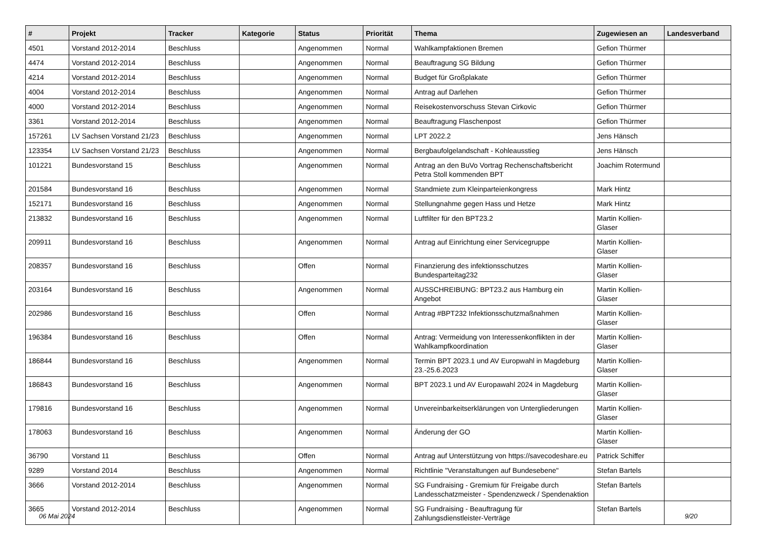| # | Projekt | Tracker | Kategorie | Status | Priorität | Thema | Zugewiesen an | Landesverband |
| --- | --- | --- | --- | --- | --- | --- | --- | --- |
| 4501 | Vorstand 2012-2014 | Beschluss | | Angenommen | Normal | Wahlkampfaktionen Bremen | Gefion Thürmer | |
| 4474 | Vorstand 2012-2014 | Beschluss | | Angenommen | Normal | Beauftragung SG Bildung | Gefion Thürmer | |
| 4214 | Vorstand 2012-2014 | Beschluss | | Angenommen | Normal | Budget für Großplakate | Gefion Thürmer | |
| 4004 | Vorstand 2012-2014 | Beschluss | | Angenommen | Normal | Antrag auf Darlehen | Gefion Thürmer | |
| 4000 | Vorstand 2012-2014 | Beschluss | | Angenommen | Normal | Reisekostenvorschuss Stevan Cirkovic | Gefion Thürmer | |
| 3361 | Vorstand 2012-2014 | Beschluss | | Angenommen | Normal | Beauftragung Flaschenpost | Gefion Thürmer | |
| 157261 | LV Sachsen Vorstand 21/23 | Beschluss | | Angenommen | Normal | LPT 2022.2 | Jens Hänsch | |
| 123354 | LV Sachsen Vorstand 21/23 | Beschluss | | Angenommen | Normal | Bergbaufolgelandschaft - Kohleausstieg | Jens Hänsch | |
| 101221 | Bundesvorstand 15 | Beschluss | | Angenommen | Normal | Antrag an den BuVo Vortrag Rechenschaftsbericht Petra Stoll kommenden BPT | Joachim Rotermund | |
| 201584 | Bundesvorstand 16 | Beschluss | | Angenommen | Normal | Standmiete zum Kleinparteienkongress | Mark Hintz | |
| 152171 | Bundesvorstand 16 | Beschluss | | Angenommen | Normal | Stellungnahme gegen Hass und Hetze | Mark Hintz | |
| 213832 | Bundesvorstand 16 | Beschluss | | Angenommen | Normal | Luftfilter für den BPT23.2 | Martin Kollien-Glaser | |
| 209911 | Bundesvorstand 16 | Beschluss | | Angenommen | Normal | Antrag auf Einrichtung einer Servicegruppe | Martin Kollien-Glaser | |
| 208357 | Bundesvorstand 16 | Beschluss | | Offen | Normal | Finanzierung des infektionsschutzes Bundesparteitag232 | Martin Kollien-Glaser | |
| 203164 | Bundesvorstand 16 | Beschluss | | Angenommen | Normal | AUSSCHREIBUNG: BPT23.2 aus Hamburg ein Angebot | Martin Kollien-Glaser | |
| 202986 | Bundesvorstand 16 | Beschluss | | Offen | Normal | Antrag #BPT232 Infektionsschutzmaßnahmen | Martin Kollien-Glaser | |
| 196384 | Bundesvorstand 16 | Beschluss | | Offen | Normal | Antrag: Vermeidung von Interessenkonflikten in der Wahlkampfkoordination | Martin Kollien-Glaser | |
| 186844 | Bundesvorstand 16 | Beschluss | | Angenommen | Normal | Termin BPT 2023.1 und AV Europwahl in Magdeburg 23.-25.6.2023 | Martin Kollien-Glaser | |
| 186843 | Bundesvorstand 16 | Beschluss | | Angenommen | Normal | BPT 2023.1 und AV Europawahl 2024 in Magdeburg | Martin Kollien-Glaser | |
| 179816 | Bundesvorstand 16 | Beschluss | | Angenommen | Normal | Unvereinbarkeitserklärungen von Untergliederungen | Martin Kollien-Glaser | |
| 178063 | Bundesvorstand 16 | Beschluss | | Angenommen | Normal | Änderung der GO | Martin Kollien-Glaser | |
| 36790 | Vorstand 11 | Beschluss | | Offen | Normal | Antrag auf Unterstützung von https://savecodeshare.eu | Patrick Schiffer | |
| 9289 | Vorstand 2014 | Beschluss | | Angenommen | Normal | Richtlinie "Veranstaltungen auf Bundesebene" | Stefan Bartels | |
| 3666 | Vorstand 2012-2014 | Beschluss | | Angenommen | Normal | SG Fundraising - Gremium für Freigabe durch Landesschatzmeister - Spendenzweck / Spendenaktion | Stefan Bartels | |
| 3665 | Vorstand 2012-2014 | Beschluss | | Angenommen | Normal | SG Fundraising - Beauftragung für Zahlungsdienstleister-Verträge | Stefan Bartels | |
06 Mai 2024 9/20